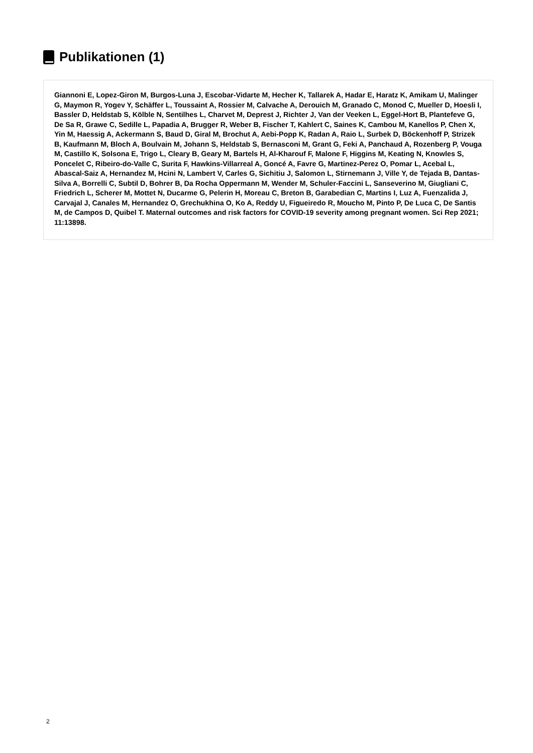Publikationen (1)
Giannoni E, Lopez-Giron M, Burgos-Luna J, Escobar-Vidarte M, Hecher K, Tallarek A, Hadar E, Haratz K, Amikam U, Malinger G, Maymon R, Yogev Y, Schäffer L, Toussaint A, Rossier M, Calvache A, Derouich M, Granado C, Monod C, Mueller D, Hoesli I, Bassler D, Heldstab S, Kölble N, Sentilhes L, Charvet M, Deprest J, Richter J, Van der Veeken L, Eggel-Hort B, Plantefeve G, De Sa R, Grawe C, Sedille L, Papadia A, Brugger R, Weber B, Fischer T, Kahlert C, Saines K, Cambou M, Kanellos P, Chen X, Yin M, Haessig A, Ackermann S, Baud D, Giral M, Brochut A, Aebi-Popp K, Radan A, Raio L, Surbek D, Böckenhoff P, Strizek B, Kaufmann M, Bloch A, Boulvain M, Johann S, Heldstab S, Bernasconi M, Grant G, Feki A, Panchaud A, Rozenberg P, Vouga M, Castillo K, Solsona E, Trigo L, Cleary B, Geary M, Bartels H, Al-Kharouf F, Malone F, Higgins M, Keating N, Knowles S, Poncelet C, Ribeiro-do-Valle C, Surita F, Hawkins-Villarreal A, Goncé A, Favre G, Martinez-Perez O, Pomar L, Acebal L, Abascal-Saiz A, Hernandez M, Hcini N, Lambert V, Carles G, Sichitiu J, Salomon L, Stirnemann J, Ville Y, de Tejada B, Dantas-Silva A, Borrelli C, Subtil D, Bohrer B, Da Rocha Oppermann M, Wender M, Schuler-Faccini L, Sanseverino M, Giugliani C, Friedrich L, Scherer M, Mottet N, Ducarme G, Pelerin H, Moreau C, Breton B, Garabedian C, Martins I, Luz A, Fuenzalida J, Carvajal J, Canales M, Hernandez O, Grechukhina O, Ko A, Reddy U, Figueiredo R, Moucho M, Pinto P, De Luca C, De Santis M, de Campos D, Quibel T. Maternal outcomes and risk factors for COVID-19 severity among pregnant women. Sci Rep 2021; 11:13898.
2